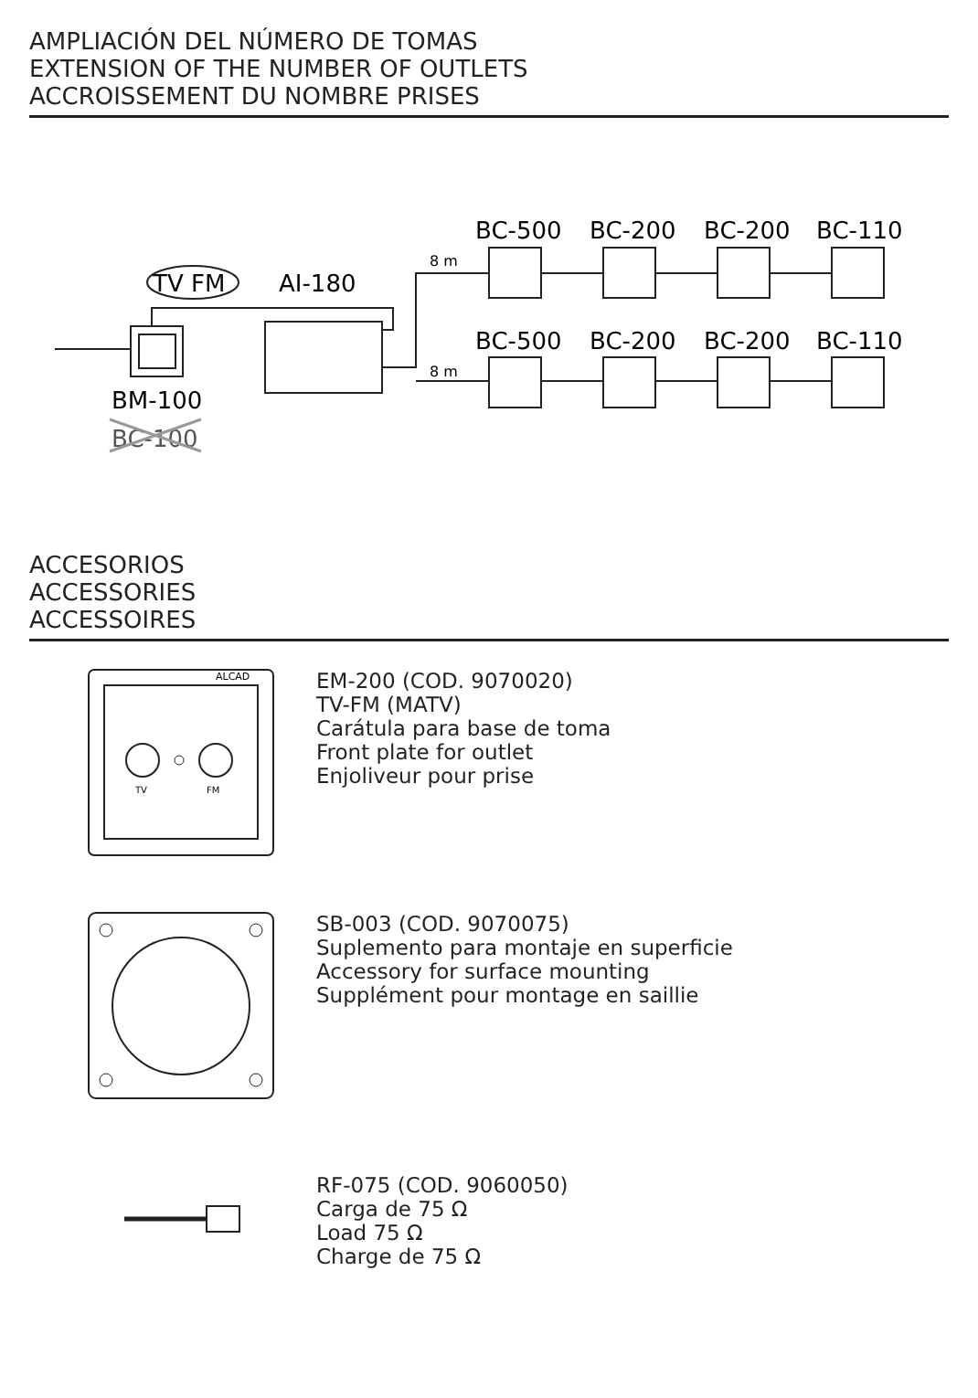AMPLIACIÓN DEL NÚMERO DE TOMAS
EXTENSION OF THE NUMBER OF OUTLETS
ACCROISSEMENT DU NOMBRE PRISES
TV FM
AI-180
BM-100
BC-100
8 m
8 m
BC-500
BC-200
BC-200
BC-110
BC-500
BC-200
BC-200
BC-110
ACCESORIOS
ACCESSORIES
ACCESSOIRES
ALCAD
TV
FM
EM-200 (COD. 9070020)
TV-FM (MATV)
Carátula para base de toma
Front plate for outlet
Enjoliveur pour prise
SB-003 (COD. 9070075)
Suplemento para montaje en superficie
Accessory for surface mounting
Supplément pour montage en saillie
RF-075 (COD. 9060050)
Carga de 75 Ω
Load 75 Ω
Charge de 75 Ω